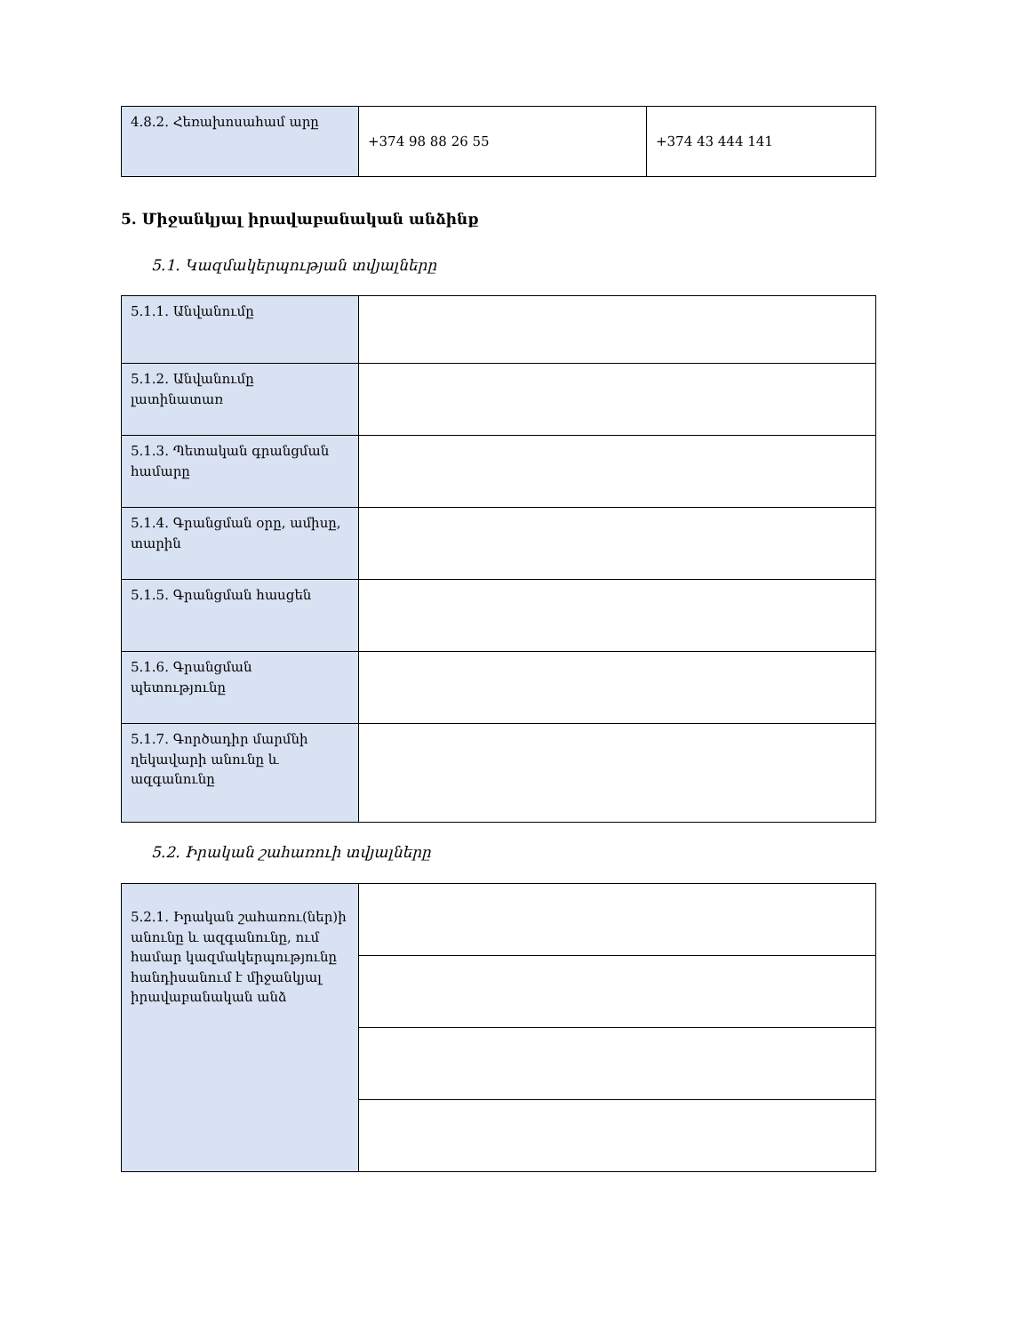| 4.8.2. Հեռախոսահամ արը | +374 98 88 26 55 | +374 43 444 141 |
5. Միջանկյալ իրավաբանական անձինք
5.1. Կազմակերպության տվյալները
| 5.1.1. Անվանումը | |
| 5.1.2. Անվանումը լատինատառ | |
| 5.1.3. Պետական գրանցման համարը | |
| 5.1.4. Գրանցման օրը, ամիսը, տարին | |
| 5.1.5. Գրանցման հասցեն | |
| 5.1.6. Գրանցման պետությունը | |
| 5.1.7. Գործադիր մարմնի ղեկավարի անունը և ազգանունը | |
5.2. Իրական շահառուի տվյալները
| 5.2.1. Իրական շահառու(ներ)ի անունը և ազգանունը, ում համար կազմակերպությունը հանդիսանում է միջանկյալ իրավաբանական անձ | |